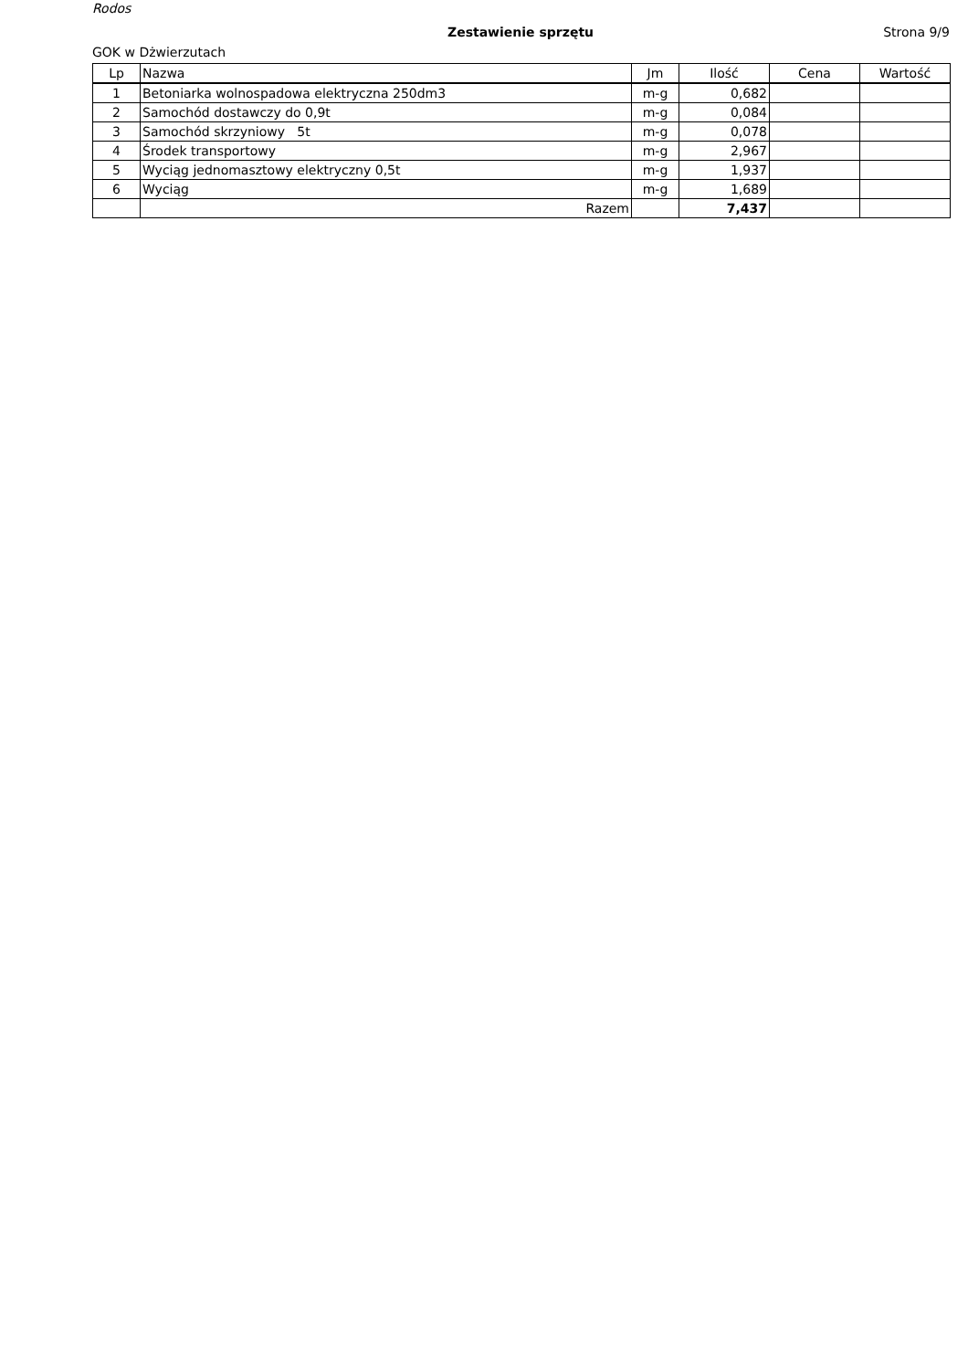Rodos
Zestawienie sprzętu Strona 9/9
GOK w Dżwierzutach
| Lp | Nazwa | Jm | Ilość | Cena | Wartość |
| --- | --- | --- | --- | --- | --- |
| 1 | Betoniarka wolnospadowa elektryczna 250dm3 | m-g | 0,682 | | |
| 2 | Samochód dostawczy do 0,9t | m-g | 0,084 | | |
| 3 | Samochód skrzyniowy 5t | m-g | 0,078 | | |
| 4 | Środek transportowy | m-g | 2,967 | | |
| 5 | Wyciąg jednomasztowy elektryczny 0,5t | m-g | 1,937 | | |
| 6 | Wyciąg | m-g | 1,689 | | |
| | Razem | | 7,437 | | |